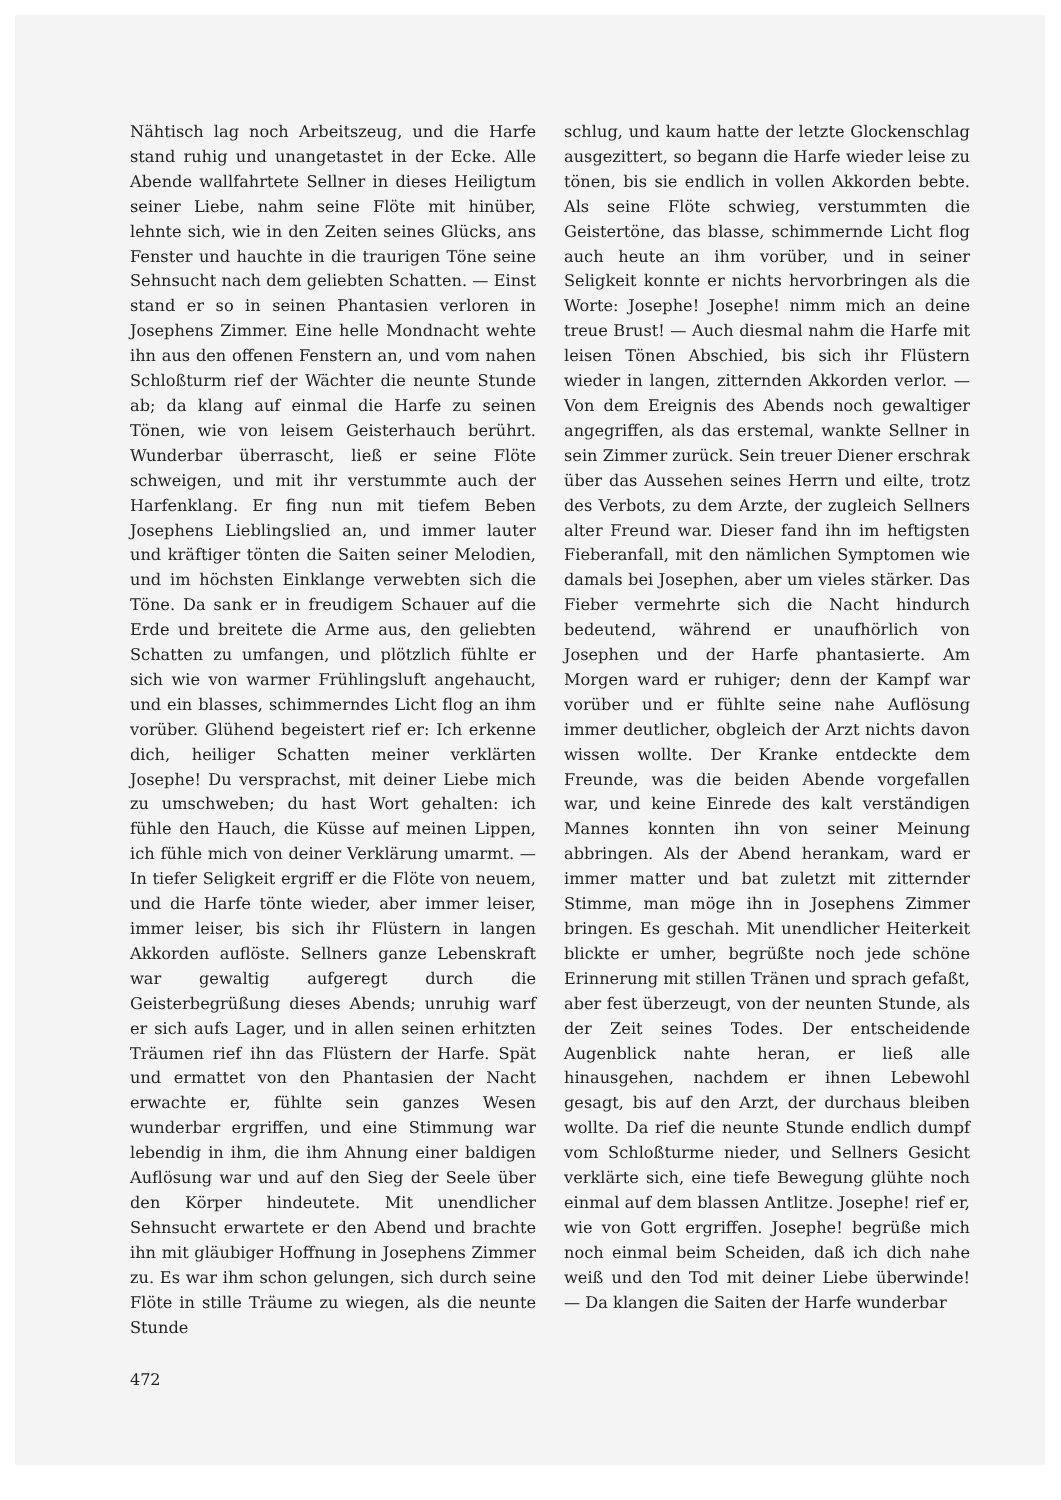Nähtisch lag noch Arbeitszeug, und die Harfe stand ruhig und unangetastet in der Ecke. Alle Abende wallfahrtete Sellner in dieses Heiligtum seiner Liebe, nahm seine Flöte mit hinüber, lehnte sich, wie in den Zeiten seines Glücks, ans Fenster und hauchte in die traurigen Töne seine Sehnsucht nach dem geliebten Schatten. — Einst stand er so in seinen Phantasien verloren in Josephens Zimmer. Eine helle Mondnacht wehte ihn aus den offenen Fenstern an, und vom nahen Schloßturm rief der Wächter die neunte Stunde ab; da klang auf einmal die Harfe zu seinen Tönen, wie von leisem Geisterhauch berührt. Wunderbar überrascht, ließ er seine Flöte schweigen, und mit ihr verstummte auch der Harfenklang. Er fing nun mit tiefem Beben Josephens Lieblingslied an, und immer lauter und kräftiger tönten die Saiten seiner Melodien, und im höchsten Einklange verwebten sich die Töne. Da sank er in freudigem Schauer auf die Erde und breitete die Arme aus, den geliebten Schatten zu umfangen, und plötzlich fühlte er sich wie von warmer Frühlingsluft angehaucht, und ein blasses, schimmerndes Licht flog an ihm vorüber. Glühend begeistert rief er: Ich erkenne dich, heiliger Schatten meiner verklärten Josephe! Du versprachst, mit deiner Liebe mich zu umschweben; du hast Wort gehalten: ich fühle den Hauch, die Küsse auf meinen Lippen, ich fühle mich von deiner Verklärung umarmt. — In tiefer Seligkeit ergriff er die Flöte von neuem, und die Harfe tönte wieder, aber immer leiser, immer leiser, bis sich ihr Flüstern in langen Akkorden auflöste. Sellners ganze Lebenskraft war gewaltig aufgeregt durch die Geisterbegrüßung dieses Abends; unruhig warf er sich aufs Lager, und in allen seinen erhitzten Träumen rief ihn das Flüstern der Harfe. Spät und ermattet von den Phantasien der Nacht erwachte er, fühlte sein ganzes Wesen wunderbar ergriffen, und eine Stimmung war lebendig in ihm, die ihm Ahnung einer baldigen Auflösung war und auf den Sieg der Seele über den Körper hindeutete. Mit unendlicher Sehnsucht erwartete er den Abend und brachte ihn mit gläubiger Hoffnung in Josephens Zimmer zu. Es war ihm schon gelungen, sich durch seine Flöte in stille Träume zu wiegen, als die neunte Stunde
schlug, und kaum hatte der letzte Glockenschlag ausgezittert, so begann die Harfe wieder leise zu tönen, bis sie endlich in vollen Akkorden bebte. Als seine Flöte schwieg, verstummten die Geistertöne, das blasse, schimmernde Licht flog auch heute an ihm vorüber, und in seiner Seligkeit konnte er nichts hervorbringen als die Worte: Josephe! Josephe! nimm mich an deine treue Brust! — Auch diesmal nahm die Harfe mit leisen Tönen Abschied, bis sich ihr Flüstern wieder in langen, zitternden Akkorden verlor. — Von dem Ereignis des Abends noch gewaltiger angegriffen, als das erstemal, wankte Sellner in sein Zimmer zurück. Sein treuer Diener erschrak über das Aussehen seines Herrn und eilte, trotz des Verbots, zu dem Arzte, der zugleich Sellners alter Freund war. Dieser fand ihn im heftigsten Fieberanfall, mit den nämlichen Symptomen wie damals bei Josephen, aber um vieles stärker. Das Fieber vermehrte sich die Nacht hindurch bedeutend, während er unaufhörlich von Josephen und der Harfe phantasierte. Am Morgen ward er ruhiger; denn der Kampf war vorüber und er fühlte seine nahe Auflösung immer deutlicher, obgleich der Arzt nichts davon wissen wollte. Der Kranke entdeckte dem Freunde, was die beiden Abende vorgefallen war, und keine Einrede des kalt verständigen Mannes konnten ihn von seiner Meinung abbringen. Als der Abend herankam, ward er immer matter und bat zuletzt mit zitternder Stimme, man möge ihn in Josephens Zimmer bringen. Es geschah. Mit unendlicher Heiterkeit blickte er umher, begrüßte noch jede schöne Erinnerung mit stillen Tränen und sprach gefaßt, aber fest überzeugt, von der neunten Stunde, als der Zeit seines Todes. Der entscheidende Augenblick nahte heran, er ließ alle hinausgehen, nachdem er ihnen Lebewohl gesagt, bis auf den Arzt, der durchaus bleiben wollte. Da rief die neunte Stunde endlich dumpf vom Schloßturme nieder, und Sellners Gesicht verklärte sich, eine tiefe Bewegung glühte noch einmal auf dem blassen Antlitze. Josephe! rief er, wie von Gott ergriffen. Josephe! begrüße mich noch einmal beim Scheiden, daß ich dich nahe weiß und den Tod mit deiner Liebe überwinde! — Da klangen die Saiten der Harfe wunderbar
472